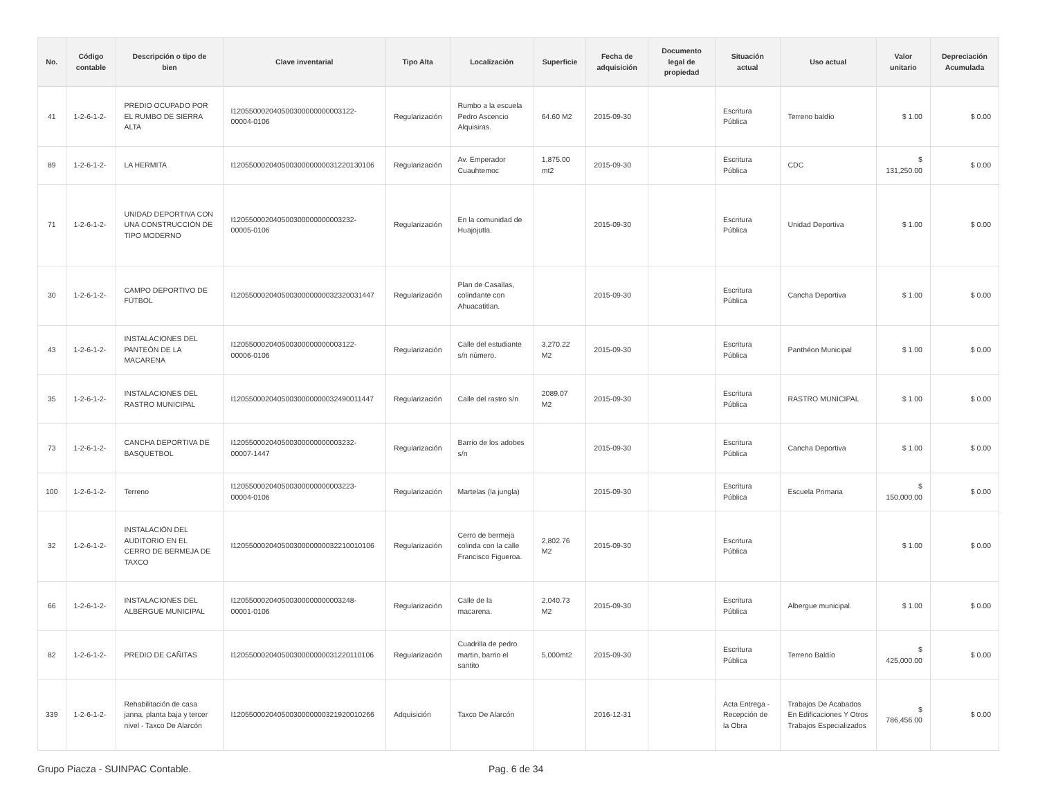| No. | Código contable | Descripción o tipo de bien | Clave inventarial | Tipo Alta | Localización | Superficie | Fecha de adquisición | Documento legal de propiedad | Situación actual | Uso actual | Valor unitario | Depreciación Acumulada |
| --- | --- | --- | --- | --- | --- | --- | --- | --- | --- | --- | --- | --- |
| 41 | 1-2-6-1-2- | PREDIO OCUPADO POR EL RUMBO DE SIERRA ALTA | I120550002040500300000000003122-00004-0106 | Regularización | Rumbo a la escuela Pedro Ascencio Alquisiras. | 64.60 M2 | 2015-09-30 | | Escritura Pública | Terreno baldío | $ 1.00 | $ 0.00 |
| 89 | 1-2-6-1-2- | LA HERMITA | I12055000204050030000000031220130106 | Regularización | Av. Emperador Cuauhtemoc | 1,875.00 mt2 | 2015-09-30 | | Escritura Pública | CDC | $ 131,250.00 | $ 0.00 |
| 71 | 1-2-6-1-2- | UNIDAD DEPORTIVA CON UNA CONSTRUCCIÓN DE TIPO MODERNO | I120550002040500300000000003232-00005-0106 | Regularización | En la comunidad de Huajojutla. | | 2015-09-30 | | Escritura Pública | Unidad Deportiva | $ 1.00 | $ 0.00 |
| 30 | 1-2-6-1-2- | CAMPO DEPORTIVO DE FÚTBOL | I12055000204050030000000032320031447 | Regularización | Plan de Casallas, colindante con Ahuacatitlan. | | 2015-09-30 | | Escritura Pública | Cancha Deportiva | $ 1.00 | $ 0.00 |
| 43 | 1-2-6-1-2- | INSTALACIONES DEL PANTEÓN DE LA MACARENA | I120550002040500300000000003122-00006-0106 | Regularización | Calle del estudiante s/n número. | 3,270.22 M2 | 2015-09-30 | | Escritura Pública | Panthéon Municipal | $ 1.00 | $ 0.00 |
| 35 | 1-2-6-1-2- | INSTALACIONES DEL RASTRO MUNICIPAL | I12055000204050030000000032490011447 | Regularización | Calle del rastro s/n | 2089.07 M2 | 2015-09-30 | | Escritura Pública | RASTRO MUNICIPAL | $ 1.00 | $ 0.00 |
| 73 | 1-2-6-1-2- | CANCHA DEPORTIVA DE BASQUETBOL | I120550002040500300000000003232-00007-1447 | Regularización | Barrio de los adobes s/n | | 2015-09-30 | | Escritura Pública | Cancha Deportiva | $ 1.00 | $ 0.00 |
| 100 | 1-2-6-1-2- | Terreno | I120550002040500300000000003223-00004-0106 | Regularización | Martelas (la jungla) | | 2015-09-30 | | Escritura Pública | Escuela Primaria | $ 150,000.00 | $ 0.00 |
| 32 | 1-2-6-1-2- | INSTALACIÓN DEL AUDITORIO EN EL CERRO DE BERMEJA DE TAXCO | I12055000204050030000000032210010106 | Regularización | Cerro de bermeja colinda con la calle Francisco Figueroa. | 2,802.76 M2 | 2015-09-30 | | Escritura Pública | | $ 1.00 | $ 0.00 |
| 66 | 1-2-6-1-2- | INSTALACIONES DEL ALBERGUE MUNICIPAL | I120550002040500300000000003248-00001-0106 | Regularización | Calle de la macarena. | 2,040.73 M2 | 2015-09-30 | | Escritura Pública | Albergue municipal. | $ 1.00 | $ 0.00 |
| 82 | 1-2-6-1-2- | PREDIO DE CAÑITAS | I12055000204050030000000031220110106 | Regularización | Cuadrilla de pedro martin, barrio el santito | 5,000mt2 | 2015-09-30 | | Escritura Pública | Terreno Baldío | $ 425,000.00 | $ 0.00 |
| 339 | 1-2-6-1-2- | Rehabilitación de casa janna, planta baja y tercer nivel - Taxco De Alarcón | I12055000204050030000000321920010266 | Adquisición | Taxco De Alarcón | | 2016-12-31 | | Acta Entrega - Recepción de la Obra | Trabajos De Acabados En Edificaciones Y Otros Trabajos Especializados | $ 786,456.00 | $ 0.00 |
Grupo Piacza - SUINPAC Contable. Pag. 6 de 34